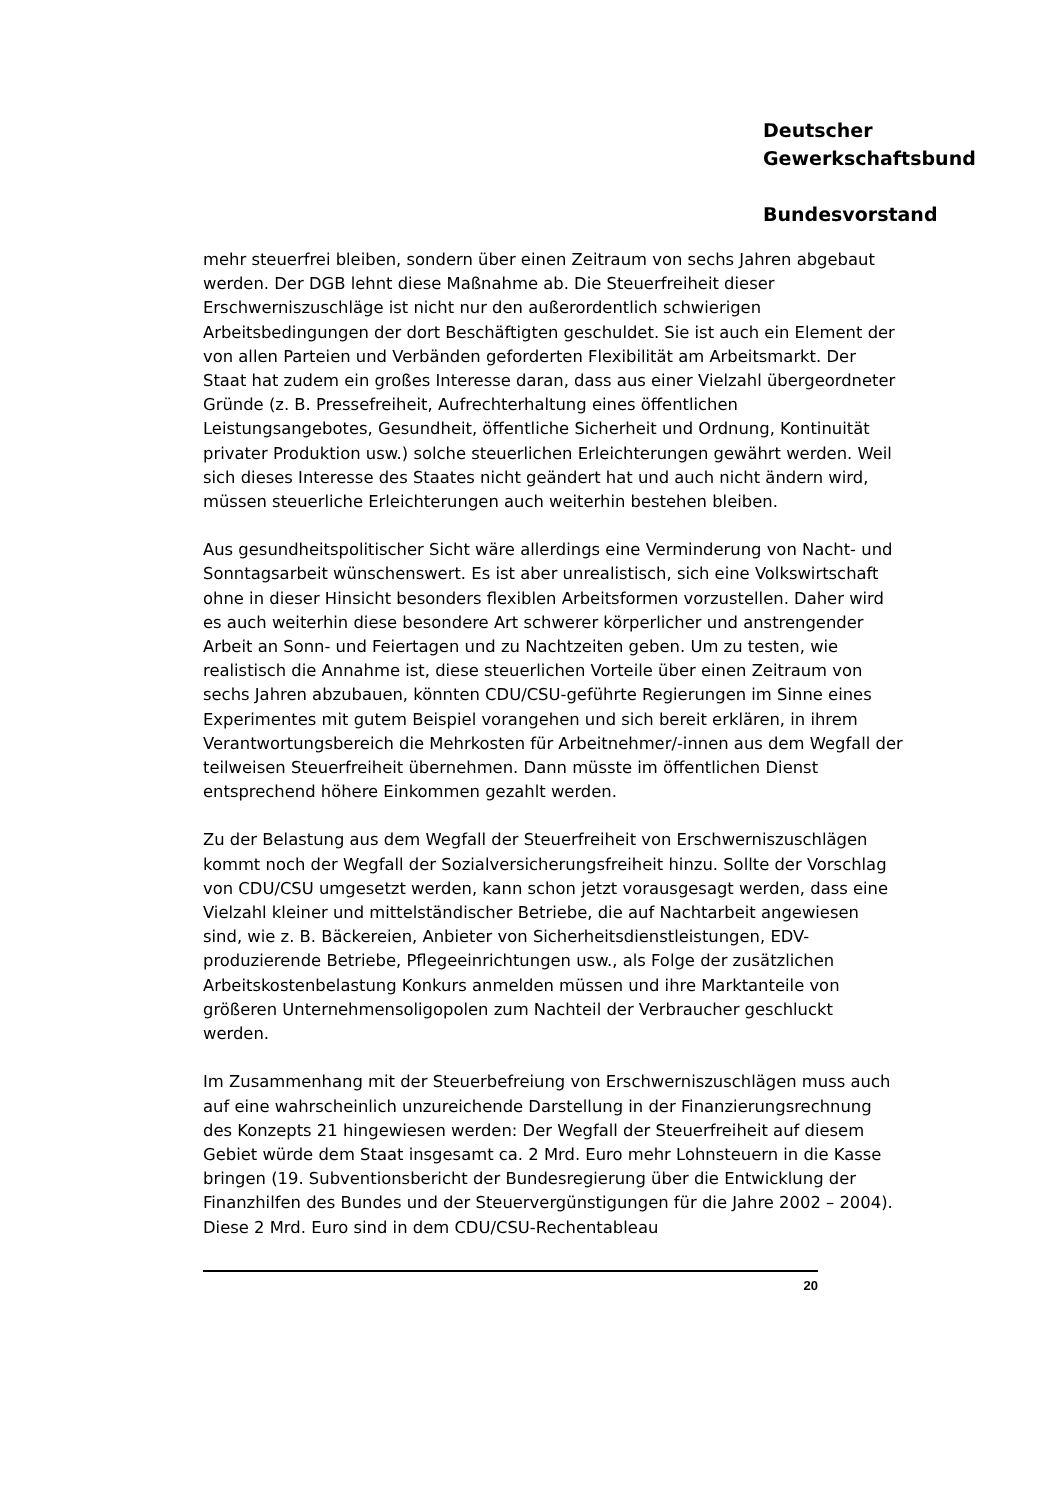Deutscher
Gewerkschaftsbund
Bundesvorstand
mehr steuerfrei bleiben, sondern über einen Zeitraum von sechs Jahren abgebaut werden. Der DGB lehnt diese Maßnahme ab. Die Steuerfreiheit dieser Erschwerniszuschläge ist nicht nur den außerordentlich schwierigen Arbeitsbedingungen der dort Beschäftigten geschuldet. Sie ist auch ein Element der von allen Parteien und Verbänden geforderten Flexibilität am Arbeitsmarkt. Der Staat hat zudem ein großes Interesse daran, dass aus einer Vielzahl übergeordneter Gründe (z. B. Pressefreiheit, Aufrechterhaltung eines öffentlichen Leistungsangebotes, Gesundheit, öffentliche Sicherheit und Ordnung, Kontinuität privater Produktion usw.) solche steuerlichen Erleichterungen gewährt werden. Weil sich dieses Interesse des Staates nicht geändert hat und auch nicht ändern wird, müssen steuerliche Erleichterungen auch weiterhin bestehen bleiben.
Aus gesundheitspolitischer Sicht wäre allerdings eine Verminderung von Nacht- und Sonntagsarbeit wünschenswert. Es ist aber unrealistisch, sich eine Volkswirtschaft ohne in dieser Hinsicht besonders flexiblen Arbeitsformen vorzustellen. Daher wird es auch weiterhin diese besondere Art schwerer körperlicher und anstrengender Arbeit an Sonn- und Feiertagen und zu Nachtzeiten geben. Um zu testen, wie realistisch die Annahme ist, diese steuerlichen Vorteile über einen Zeitraum von sechs Jahren abzubauen, könnten CDU/CSU-geführte Regierungen im Sinne eines Experimentes mit gutem Beispiel vorangehen und sich bereit erklären, in ihrem Verantwortungsbereich die Mehrkosten für Arbeitnehmer/-innen aus dem Wegfall der teilweisen Steuerfreiheit übernehmen. Dann müsste im öffentlichen Dienst entsprechend höhere Einkommen gezahlt werden.
Zu der Belastung aus dem Wegfall der Steuerfreiheit von Erschwerniszuschlägen kommt noch der Wegfall der Sozialversicherungsfreiheit hinzu. Sollte der Vorschlag von CDU/CSU umgesetzt werden, kann schon jetzt vorausgesagt werden, dass eine Vielzahl kleiner und mittelständischer Betriebe, die auf Nachtarbeit angewiesen sind, wie z. B. Bäckereien, Anbieter von Sicherheitsdienstleistungen, EDV-produzierende Betriebe, Pflegeeinrichtungen usw., als Folge der zusätzlichen Arbeitskostenbelastung Konkurs anmelden müssen und ihre Marktanteile von größeren Unternehmensoligopolen zum Nachteil der Verbraucher geschluckt werden.
Im Zusammenhang mit der Steuerbefreiung von Erschwerniszuschlägen muss auch auf eine wahrscheinlich unzureichende Darstellung in der Finanzierungsrechnung des Konzepts 21 hingewiesen werden: Der Wegfall der Steuerfreiheit auf diesem Gebiet würde dem Staat insgesamt ca. 2 Mrd. Euro mehr Lohnsteuern in die Kasse bringen (19. Subventionsbericht der Bundesregierung über die Entwicklung der Finanzhilfen des Bundes und der Steuervergünstigungen für die Jahre 2002 – 2004). Diese 2 Mrd. Euro sind in dem CDU/CSU-Rechentableau
20